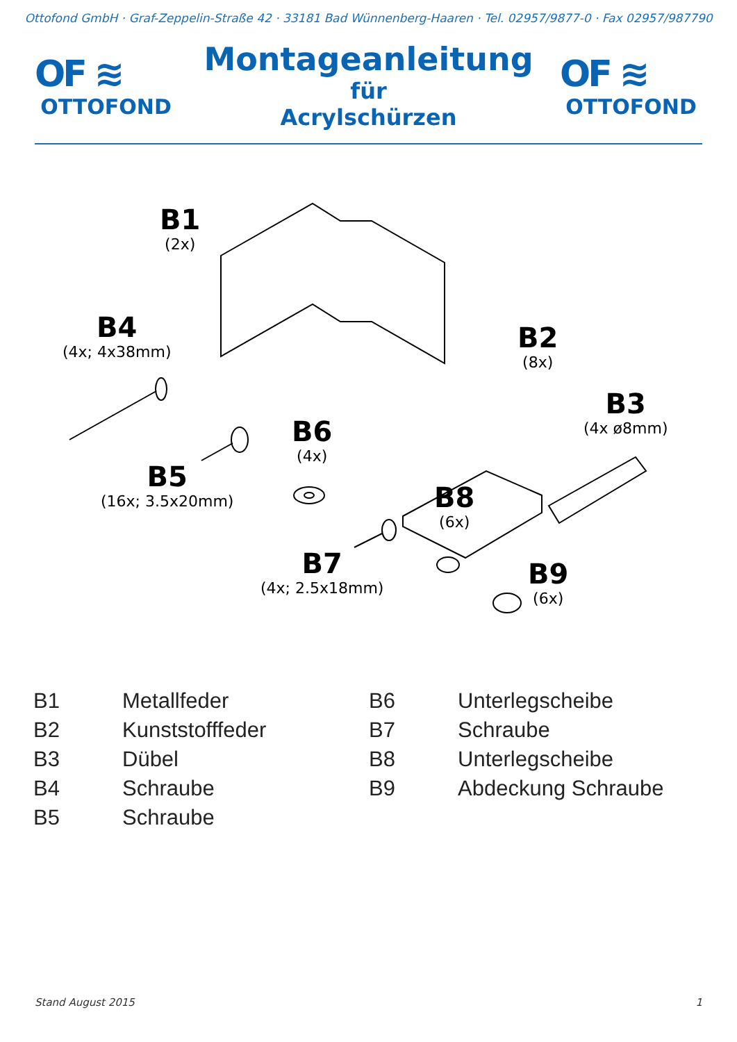Ottofond GmbH · Graf-Zeppelin-Straße 42 · 33181 Bad Wünnenberg-Haaren · Tel. 02957/9877-0 · Fax 02957/987790
OF ≋
OTTOFOND
Montageanleitung
für
Acrylschürzen
OF ≋
OTTOFOND
B1
(2x)
B4
(4x; 4x38mm)
B2
(8x)
B3
(4x ø8mm)
B6
(4x)
B5
(16x; 3.5x20mm)
B8
(6x)
B7
(4x; 2.5x18mm)
B9
(6x)
| B1 | Metallfeder | B6 | Unterlegscheibe |
| B2 | Kunststofffeder | B7 | Schraube |
| B3 | Dübel | B8 | Unterlegscheibe |
| B4 | Schraube | B9 | Abdeckung Schraube |
| B5 | Schraube | | |
Stand August 2015 1